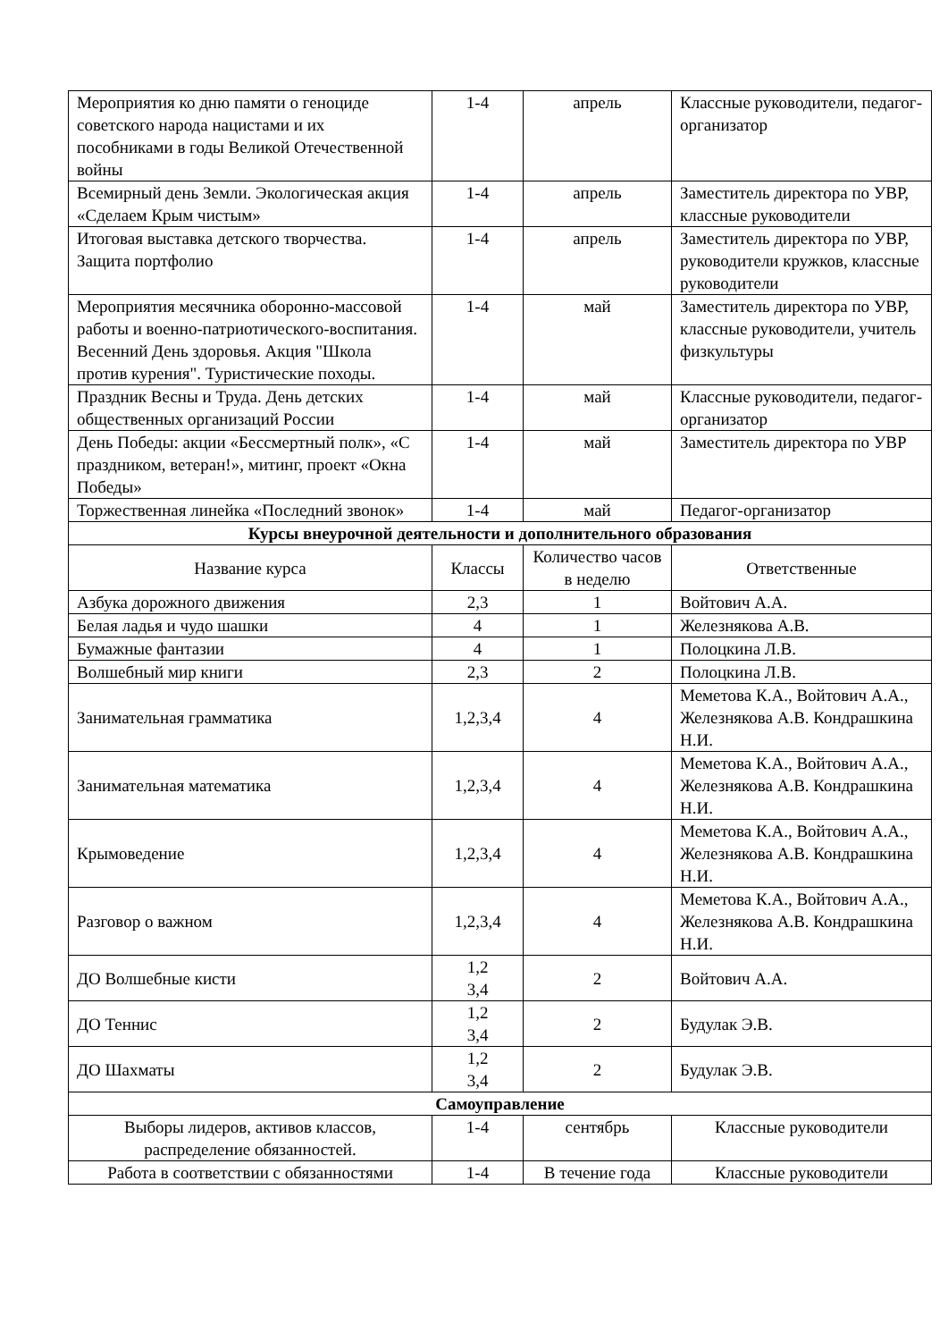| Мероприятия ко дню памяти о геноциде советского народа нацистами и их пособниками в годы Великой Отечественной войны | 1-4 | апрель | Классные руководители, педагог- организатор |
| Всемирный день Земли. Экологическая акция «Сделаем Крым чистым» | 1-4 | апрель | Заместитель директора по УВР, классные руководители |
| Итоговая выставка детского творчества. Защита портфолио | 1-4 | апрель | Заместитель директора по УВР, руководители кружков, классные руководители |
| Мероприятия месячника оборонно-массовой работы и военно-патриотического-воспитания. Весенний День здоровья. Акция "Школа против курения". Туристические походы. | 1-4 | май | Заместитель директора по УВР, классные руководители, учитель физкультуры |
| Праздник Весны и Труда. День детских общественных организаций России | 1-4 | май | Классные руководители, педагог- организатор |
| День Победы: акции «Бессмертный полк», «С праздником, ветеран!», митинг, проект «Окна Победы» | 1-4 | май | Заместитель директора по УВР |
| Торжественная линейка «Последний звонок» | 1-4 | май | Педагог-организатор |
| Курсы внеурочной деятельности и дополнительного образования | | | |
| Название курса | Классы | Количество часов в неделю | Ответственные |
| Азбука дорожного движения | 2,3 | 1 | Войтович А.А. |
| Белая ладья и чудо шашки | 4 | 1 | Железнякова А.В. |
| Бумажные фантазии | 4 | 1 | Полоцкина Л.В. |
| Волшебный мир книги | 2,3 | 2 | Полоцкина Л.В. |
| Занимательная грамматика | 1,2,3,4 | 4 | Меметова К.А., Войтович А.А., Железнякова А.В. Кондрашкина Н.И. |
| Занимательная математика | 1,2,3,4 | 4 | Меметова К.А., Войтович А.А., Железнякова А.В. Кондрашкина Н.И. |
| Крымоведение | 1,2,3,4 | 4 | Меметова К.А., Войтович А.А., Железнякова А.В. Кондрашкина Н.И. |
| Разговор о важном | 1,2,3,4 | 4 | Меметова К.А., Войтович А.А., Железнякова А.В. Кондрашкина Н.И. |
| ДО Волшебные кисти | 1,2 3,4 | 2 | Войтович А.А. |
| ДО Теннис | 1,2 3,4 | 2 | Будулак Э.В. |
| ДО Шахматы | 1,2 3,4 | 2 | Будулак Э.В. |
| Самоуправление | | | |
| Выборы лидеров, активов классов, распределение обязанностей. | 1-4 | сентябрь | Классные руководители |
| Работа в соответствии с обязанностями | 1-4 | В течение года | Классные руководители |